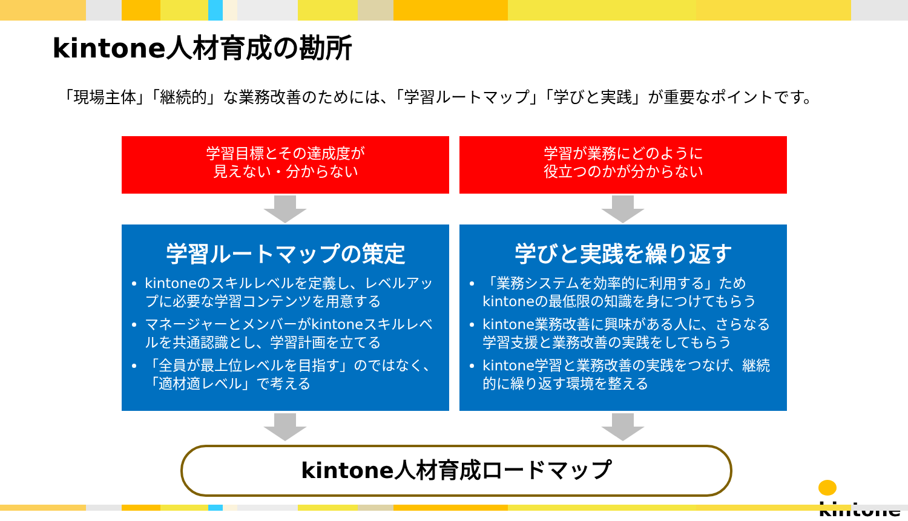kintone人材育成の勘所
「現場主体」「継続的」な業務改善のためには、「学習ルートマップ」「学びと実践」が重要なポイントです。
学習目標とその達成度が
見えない・分からない
学習が業務にどのように
役立つのかが分からない
学習ルートマップの策定
kintoneのスキルレベルを定義し、レベルアップに必要な学習コンテンツを用意する
マネージャーとメンバーがkintoneスキルレベルを共通認識とし、学習計画を立てる
「全員が最上位レベルを目指す」のではなく、「適材適レベル」で考える
学びと実践を繰り返す
「業務システムを効率的に利用する」ためkintoneの最低限の知識を身につけてもらう
kintone業務改善に興味がある人に、さらなる学習支援と業務改善の実践をしてもらう
kintone学習と業務改善の実践をつなげ、継続的に繰り返す環境を整える
kintone人材育成ロードマップ
kintone